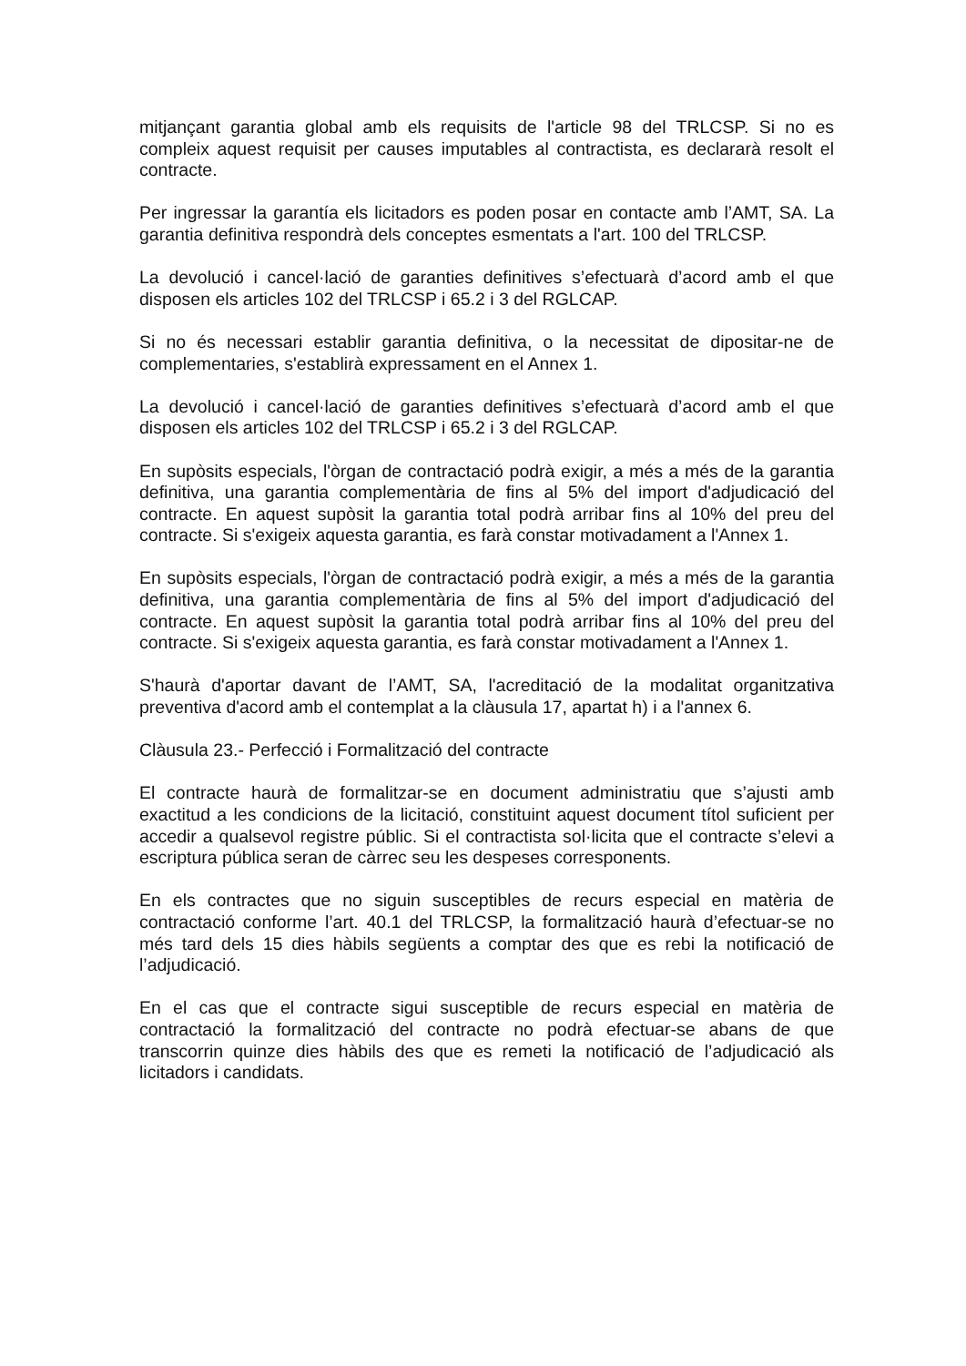mitjançant garantia global amb els requisits de l'article 98 del TRLCSP. Si no es compleix aquest requisit per causes imputables al contractista, es declararà resolt el contracte.
Per ingressar la garantía els licitadors es poden posar en contacte amb l’AMT, SA. La garantia definitiva respondrà dels conceptes esmentats a l'art. 100 del TRLCSP.
La devolució i cancel·lació de garanties definitives s’efectuarà d’acord amb el que disposen els articles 102 del TRLCSP i 65.2 i 3 del RGLCAP.
Si no és necessari establir garantia definitiva, o la necessitat de dipositar-ne de complementaries, s'establirà expressament en el Annex 1.
La devolució i cancel·lació de garanties definitives s’efectuarà d’acord amb el que disposen els articles 102 del TRLCSP i 65.2 i 3 del RGLCAP.
En supòsits especials, l'òrgan de contractació podrà exigir, a més a més de la garantia definitiva, una garantia complementària de fins al 5% del import d'adjudicació del contracte. En aquest supòsit la garantia total podrà arribar fins al 10% del preu del contracte. Si s'exigeix aquesta garantia, es farà constar motivadament a l'Annex 1.
En supòsits especials, l'òrgan de contractació podrà exigir, a més a més de la garantia definitiva, una garantia complementària de fins al 5% del import d'adjudicació del contracte. En aquest supòsit la garantia total podrà arribar fins al 10% del preu del contracte. Si s'exigeix aquesta garantia, es farà constar motivadament a l'Annex 1.
S'haurà d'aportar davant de l’AMT, SA, l'acreditació de la modalitat organitzativa preventiva d'acord amb el contemplat a la clàusula 17, apartat h) i a l'annex 6.
Clàusula 23.- Perfecció i Formalització del contracte
El contracte haurà de formalitzar-se en document administratiu que s’ajusti amb exactitud a les condicions de la licitació, constituint aquest document títol suficient per accedir a qualsevol registre públic. Si el contractista sol·licita que el contracte s’elevi a escriptura pública seran de càrrec seu les despeses corresponents.
En els contractes que no siguin susceptibles de recurs especial en matèria de contractació conforme l’art. 40.1 del TRLCSP, la formalització haurà d’efectuar-se no més tard dels 15 dies hàbils següents a comptar des que es rebi la notificació de l’adjudicació.
En el cas que el contracte sigui susceptible de recurs especial en matèria de contractació la formalització del contracte no podrà efectuar-se abans de que transcorrin quinze dies hàbils des que es remeti la notificació de l’adjudicació als licitadors i candidats.